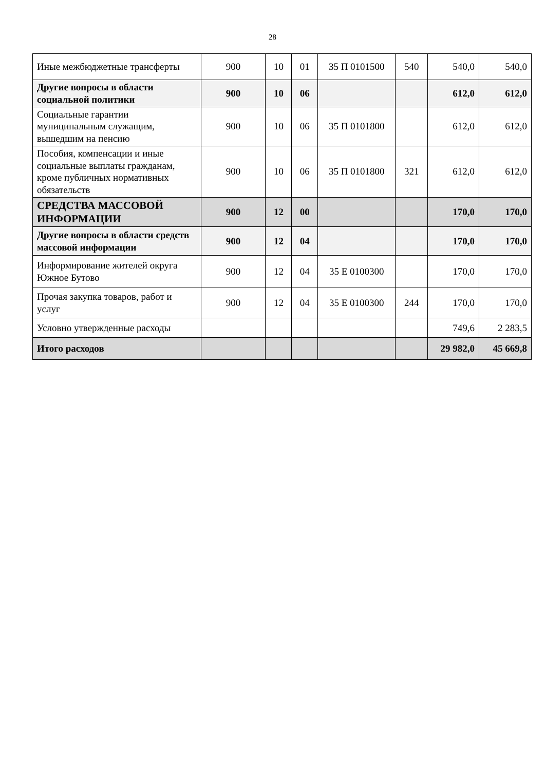28
| Иные межбюджетные трансферты | 900 | 10 | 01 | 35 П 0101500 | 540 | 540,0 | 540,0 |
| Другие вопросы в области социальной политики | 900 | 10 | 06 | | | 612,0 | 612,0 |
| Социальные гарантии муниципальным служащим, вышедшим на пенсию | 900 | 10 | 06 | 35 П 0101800 | | 612,0 | 612,0 |
| Пособия, компенсации и иные социальные выплаты гражданам, кроме публичных нормативных обязательств | 900 | 10 | 06 | 35 П 0101800 | 321 | 612,0 | 612,0 |
| СРЕДСТВА МАССОВОЙ ИНФОРМАЦИИ | 900 | 12 | 00 | | | 170,0 | 170,0 |
| Другие вопросы в области средств массовой информации | 900 | 12 | 04 | | | 170,0 | 170,0 |
| Информирование жителей округа Южное Бутово | 900 | 12 | 04 | 35 Е 0100300 | | 170,0 | 170,0 |
| Прочая закупка товаров, работ и услуг | 900 | 12 | 04 | 35 Е 0100300 | 244 | 170,0 | 170,0 |
| Условно утвержденные расходы | | | | | | 749,6 | 2 283,5 |
| Итого расходов | | | | | | 29 982,0 | 45 669,8 |